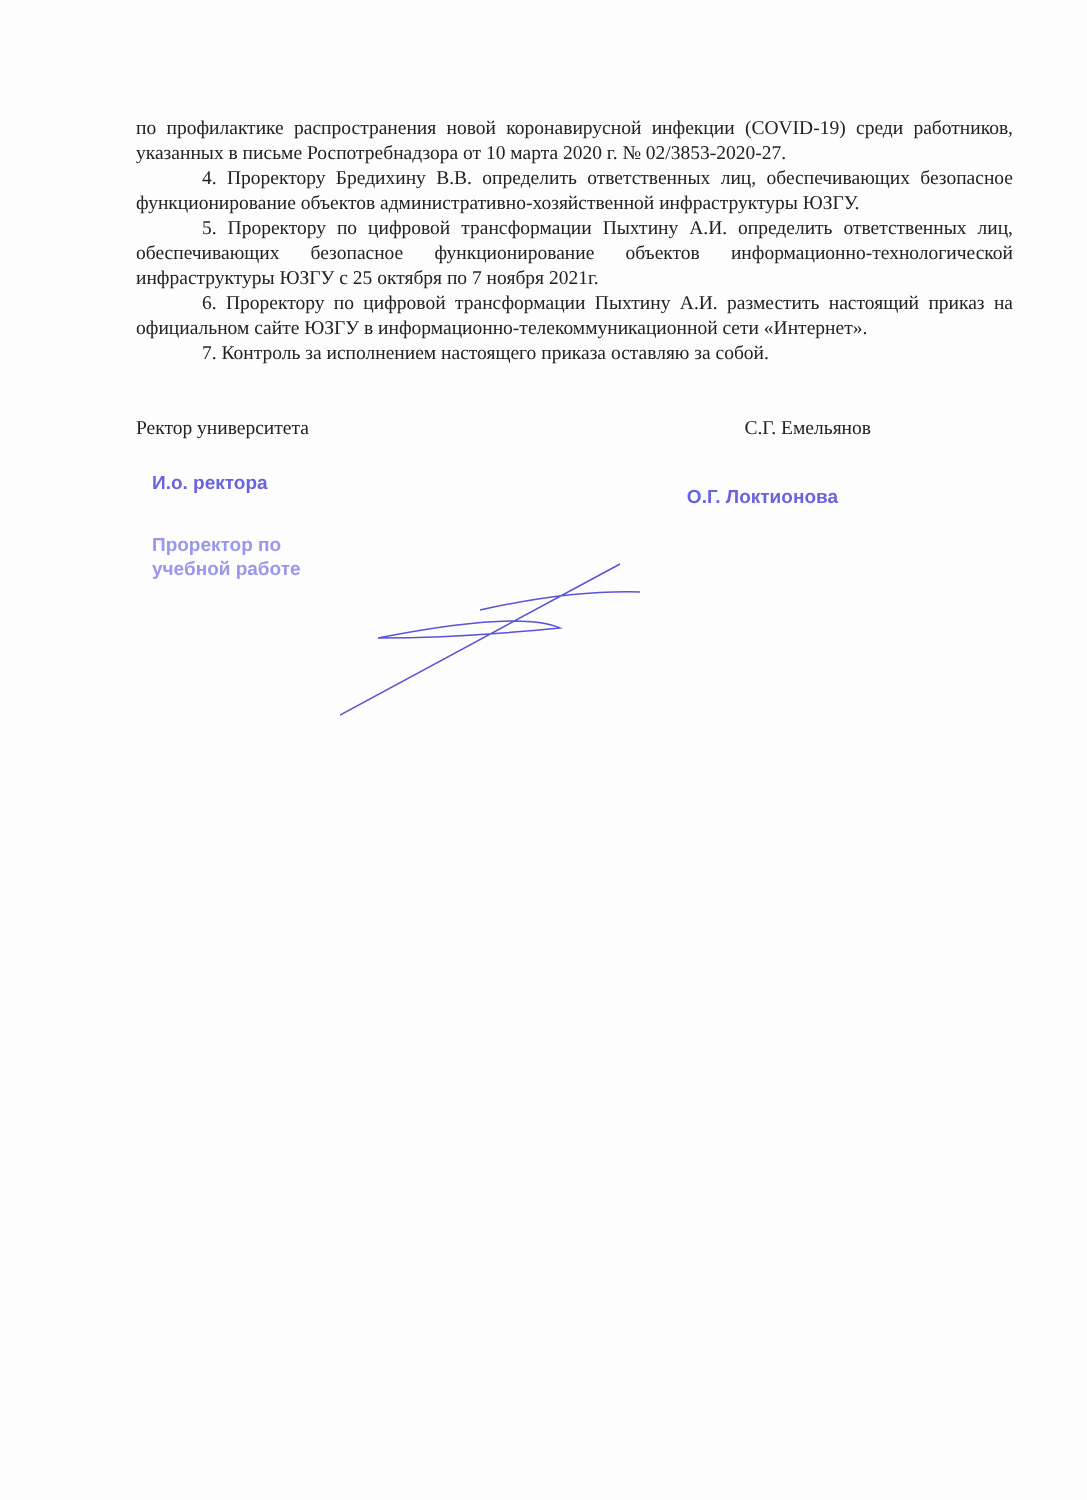по профилактике распространения новой коронавирусной инфекции (COVID-19) среди работников, указанных в письме Роспотребнадзора от 10 марта 2020 г. № 02/3853-2020-27.
4. Проректору Бредихину В.В. определить ответственных лиц, обеспечивающих безопасное функционирование объектов административно-хозяйственной инфраструктуры ЮЗГУ.
5. Проректору по цифровой трансформации Пыхтину А.И. определить ответственных лиц, обеспечивающих безопасное функционирование объектов информационно-технологической инфраструктуры ЮЗГУ с 25 октября по 7 ноября 2021г.
6. Проректору по цифровой трансформации Пыхтину А.И. разместить настоящий приказ на официальном сайте ЮЗГУ в информационно-телекоммуникационной сети «Интернет».
7. Контроль за исполнением настоящего приказа оставляю за собой.
Ректор университета С.Г. Емельянов
И.о. ректора
Проректор по
учебной работе
О.Г. Локтионова